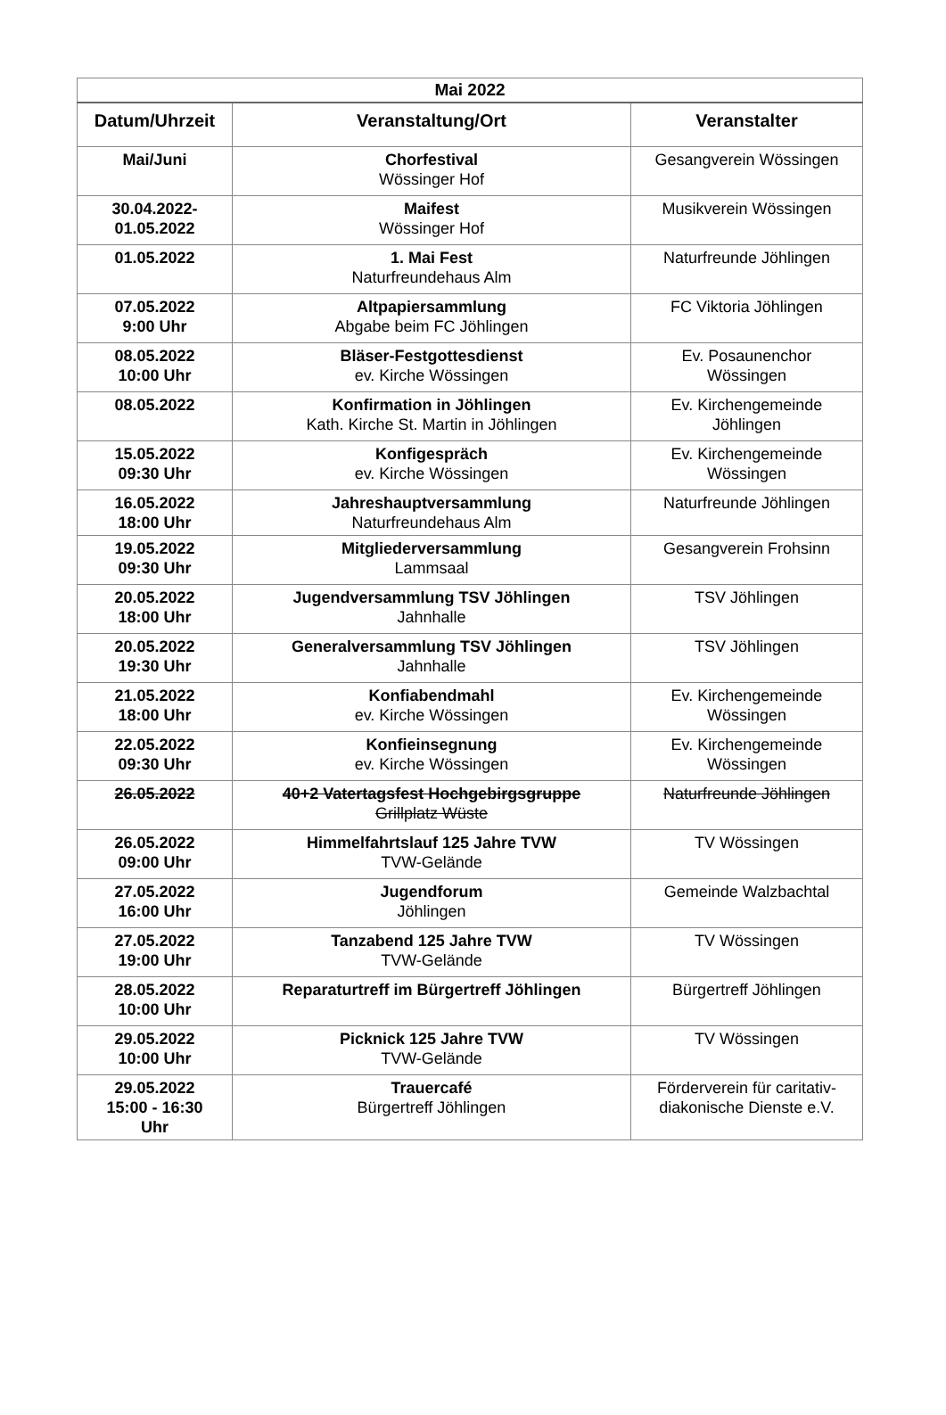| Mai 2022 | | |
| --- | --- | --- |
| Datum/Uhrzeit | Veranstaltung/Ort | Veranstalter |
| Mai/Juni | Chorfestival Wössinger Hof | Gesangverein Wössingen |
| 30.04.2022- 01.05.2022 | Maifest Wössinger Hof | Musikverein Wössingen |
| 01.05.2022 | 1. Mai Fest Naturfreundehaus Alm | Naturfreunde Jöhlingen |
| 07.05.2022 9:00 Uhr | Altpapiersammlung Abgabe beim FC Jöhlingen | FC Viktoria Jöhlingen |
| 08.05.2022 10:00 Uhr | Bläser-Festgottesdienst ev. Kirche Wössingen | Ev. Posaunenchor Wössingen |
| 08.05.2022 | Konfirmation in Jöhlingen Kath. Kirche St. Martin in Jöhlingen | Ev. Kirchengemeinde Jöhlingen |
| 15.05.2022 09:30 Uhr | Konfigespräch ev. Kirche Wössingen | Ev. Kirchengemeinde Wössingen |
| 16.05.2022 18:00 Uhr | Jahreshauptversammlung Naturfreundehaus Alm | Naturfreunde Jöhlingen |
| 19.05.2022 09:30 Uhr | Mitgliederversammlung Lammsaal | Gesangverein Frohsinn |
| 20.05.2022 18:00 Uhr | Jugendversammlung TSV Jöhlingen Jahnhalle | TSV Jöhlingen |
| 20.05.2022 19:30 Uhr | Generalversammlung TSV Jöhlingen Jahnhalle | TSV Jöhlingen |
| 21.05.2022 18:00 Uhr | Konfiabendmahl ev. Kirche Wössingen | Ev. Kirchengemeinde Wössingen |
| 22.05.2022 09:30 Uhr | Konfieinsegnung ev. Kirche Wössingen | Ev. Kirchengemeinde Wössingen |
| 26.05.2022 | 40+2 Vatertagsfest Hochgebirgsgruppe Grillplatz Wüste | Naturfreunde Jöhlingen |
| 26.05.2022 09:00 Uhr | Himmelfahrtslauf 125 Jahre TVW TVW-Gelände | TV Wössingen |
| 27.05.2022 16:00 Uhr | Jugendforum Jöhlingen | Gemeinde Walzbachtal |
| 27.05.2022 19:00 Uhr | Tanzabend 125 Jahre TVW TVW-Gelände | TV Wössingen |
| 28.05.2022 10:00 Uhr | Reparaturtreff im Bürgertreff Jöhlingen | Bürgertreff Jöhlingen |
| 29.05.2022 10:00 Uhr | Picknick 125 Jahre TVW TVW-Gelände | TV Wössingen |
| 29.05.2022 15:00 - 16:30 Uhr | Trauercafé Bürgertreff Jöhlingen | Förderverein für caritativ- diakonische Dienste e.V. |